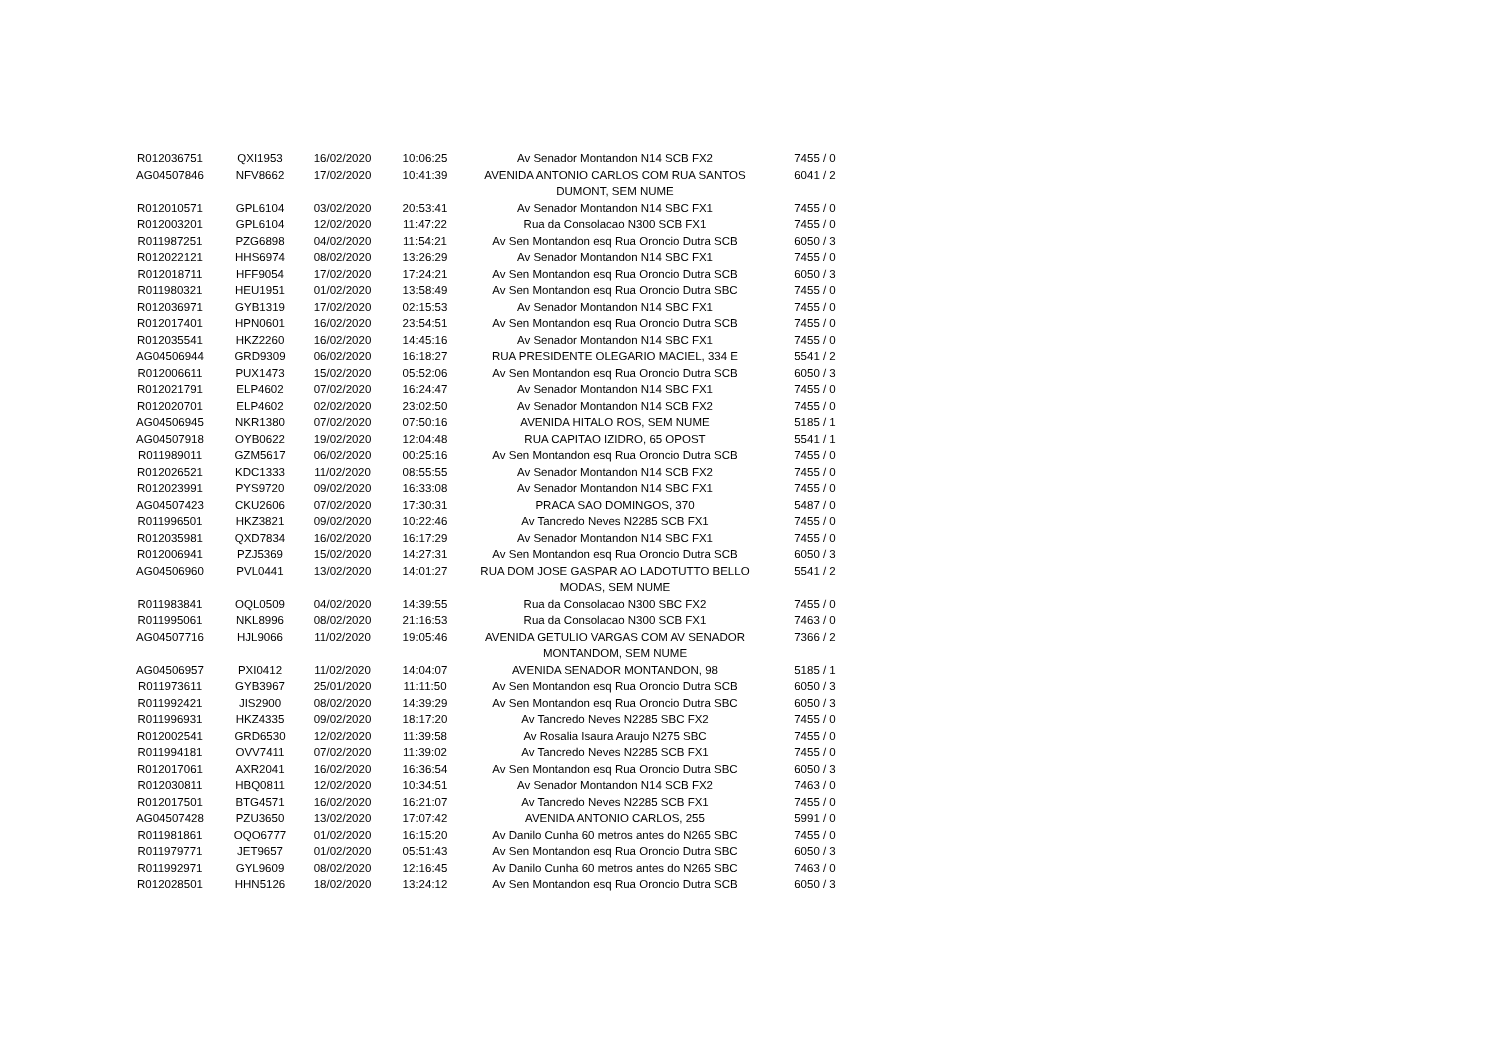| R012036751 | QXI1953 | 16/02/2020 | 10:06:25 | Av Senador Montandon N14 SCB FX2 | 7455 / 0 |
| AG04507846 | NFV8662 | 17/02/2020 | 10:41:39 | AVENIDA ANTONIO CARLOS COM RUA SANTOS DUMONT, SEM NUME | 6041 / 2 |
| R012010571 | GPL6104 | 03/02/2020 | 20:53:41 | Av Senador Montandon N14 SBC FX1 | 7455 / 0 |
| R012003201 | GPL6104 | 12/02/2020 | 11:47:22 | Rua da Consolacao N300 SCB FX1 | 7455 / 0 |
| R011987251 | PZG6898 | 04/02/2020 | 11:54:21 | Av Sen Montandon esq Rua Oroncio Dutra SCB | 6050 / 3 |
| R012022121 | HHS6974 | 08/02/2020 | 13:26:29 | Av Senador Montandon N14 SBC FX1 | 7455 / 0 |
| R012018711 | HFF9054 | 17/02/2020 | 17:24:21 | Av Sen Montandon esq Rua Oroncio Dutra SCB | 6050 / 3 |
| R011980321 | HEU1951 | 01/02/2020 | 13:58:49 | Av Sen Montandon esq Rua Oroncio Dutra SBC | 7455 / 0 |
| R012036971 | GYB1319 | 17/02/2020 | 02:15:53 | Av Senador Montandon N14 SBC FX1 | 7455 / 0 |
| R012017401 | HPN0601 | 16/02/2020 | 23:54:51 | Av Sen Montandon esq Rua Oroncio Dutra SCB | 7455 / 0 |
| R012035541 | HKZ2260 | 16/02/2020 | 14:45:16 | Av Senador Montandon N14 SBC FX1 | 7455 / 0 |
| AG04506944 | GRD9309 | 06/02/2020 | 16:18:27 | RUA PRESIDENTE OLEGARIO MACIEL, 334 E | 5541 / 2 |
| R012006611 | PUX1473 | 15/02/2020 | 05:52:06 | Av Sen Montandon esq Rua Oroncio Dutra SCB | 6050 / 3 |
| R012021791 | ELP4602 | 07/02/2020 | 16:24:47 | Av Senador Montandon N14 SBC FX1 | 7455 / 0 |
| R012020701 | ELP4602 | 02/02/2020 | 23:02:50 | Av Senador Montandon N14 SCB FX2 | 7455 / 0 |
| AG04506945 | NKR1380 | 07/02/2020 | 07:50:16 | AVENIDA HITALO ROS, SEM NUME | 5185 / 1 |
| AG04507918 | OYB0622 | 19/02/2020 | 12:04:48 | RUA CAPITAO IZIDRO, 65 OPOST | 5541 / 1 |
| R011989011 | GZM5617 | 06/02/2020 | 00:25:16 | Av Sen Montandon esq Rua Oroncio Dutra SCB | 7455 / 0 |
| R012026521 | KDC1333 | 11/02/2020 | 08:55:55 | Av Senador Montandon N14 SCB FX2 | 7455 / 0 |
| R012023991 | PYS9720 | 09/02/2020 | 16:33:08 | Av Senador Montandon N14 SBC FX1 | 7455 / 0 |
| AG04507423 | CKU2606 | 07/02/2020 | 17:30:31 | PRACA SAO DOMINGOS, 370 | 5487 / 0 |
| R011996501 | HKZ3821 | 09/02/2020 | 10:22:46 | Av Tancredo Neves N2285 SCB FX1 | 7455 / 0 |
| R012035981 | QXD7834 | 16/02/2020 | 16:17:29 | Av Senador Montandon N14 SBC FX1 | 7455 / 0 |
| R012006941 | PZJ5369 | 15/02/2020 | 14:27:31 | Av Sen Montandon esq Rua Oroncio Dutra SCB | 6050 / 3 |
| AG04506960 | PVL0441 | 13/02/2020 | 14:01:27 | RUA DOM JOSE GASPAR AO LADOTUTTO BELLO MODAS, SEM NUME | 5541 / 2 |
| R011983841 | OQL0509 | 04/02/2020 | 14:39:55 | Rua da Consolacao N300 SBC FX2 | 7455 / 0 |
| R011995061 | NKL8996 | 08/02/2020 | 21:16:53 | Rua da Consolacao N300 SCB FX1 | 7463 / 0 |
| AG04507716 | HJL9066 | 11/02/2020 | 19:05:46 | AVENIDA GETULIO VARGAS COM AV SENADOR MONTANDOM, SEM NUME | 7366 / 2 |
| AG04506957 | PXI0412 | 11/02/2020 | 14:04:07 | AVENIDA SENADOR MONTANDON, 98 | 5185 / 1 |
| R011973611 | GYB3967 | 25/01/2020 | 11:11:50 | Av Sen Montandon esq Rua Oroncio Dutra SCB | 6050 / 3 |
| R011992421 | JIS2900 | 08/02/2020 | 14:39:29 | Av Sen Montandon esq Rua Oroncio Dutra SBC | 6050 / 3 |
| R011996931 | HKZ4335 | 09/02/2020 | 18:17:20 | Av Tancredo Neves N2285 SBC FX2 | 7455 / 0 |
| R012002541 | GRD6530 | 12/02/2020 | 11:39:58 | Av Rosalia Isaura Araujo N275 SBC | 7455 / 0 |
| R011994181 | OVV7411 | 07/02/2020 | 11:39:02 | Av Tancredo Neves N2285 SCB FX1 | 7455 / 0 |
| R012017061 | AXR2041 | 16/02/2020 | 16:36:54 | Av Sen Montandon esq Rua Oroncio Dutra SBC | 6050 / 3 |
| R012030811 | HBQ0811 | 12/02/2020 | 10:34:51 | Av Senador Montandon N14 SCB FX2 | 7463 / 0 |
| R012017501 | BTG4571 | 16/02/2020 | 16:21:07 | Av Tancredo Neves N2285 SCB FX1 | 7455 / 0 |
| AG04507428 | PZU3650 | 13/02/2020 | 17:07:42 | AVENIDA ANTONIO CARLOS, 255 | 5991 / 0 |
| R011981861 | OQO6777 | 01/02/2020 | 16:15:20 | Av Danilo Cunha 60 metros antes do N265 SBC | 7455 / 0 |
| R011979771 | JET9657 | 01/02/2020 | 05:51:43 | Av Sen Montandon esq Rua Oroncio Dutra SBC | 6050 / 3 |
| R011992971 | GYL9609 | 08/02/2020 | 12:16:45 | Av Danilo Cunha 60 metros antes do N265 SBC | 7463 / 0 |
| R012028501 | HHN5126 | 18/02/2020 | 13:24:12 | Av Sen Montandon esq Rua Oroncio Dutra SCB | 6050 / 3 |